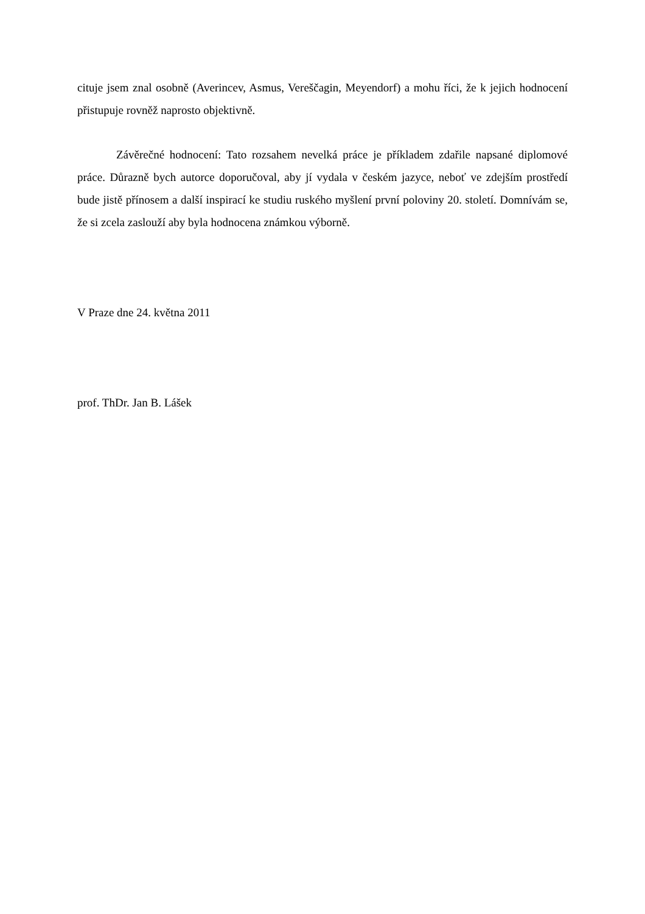cituje jsem znal osobně (Averincev, Asmus, Vereščagin, Meyendorf) a mohu říci, že k jejich hodnocení přistupuje rovněž naprosto objektivně.
Závěrečné hodnocení: Tato rozsahem nevelká práce je příkladem zdařile napsané diplomové práce. Důrazně bych autorce doporučoval, aby jí vydala v českém jazyce, neboť ve zdejším prostředí bude jistě přínosem a další inspirací ke studiu ruského myšlení první poloviny 20. století. Domnívám se, že si zcela zaslouží aby byla hodnocena známkou výborně.
V Praze dne 24. května 2011
prof. ThDr. Jan B. Lášek